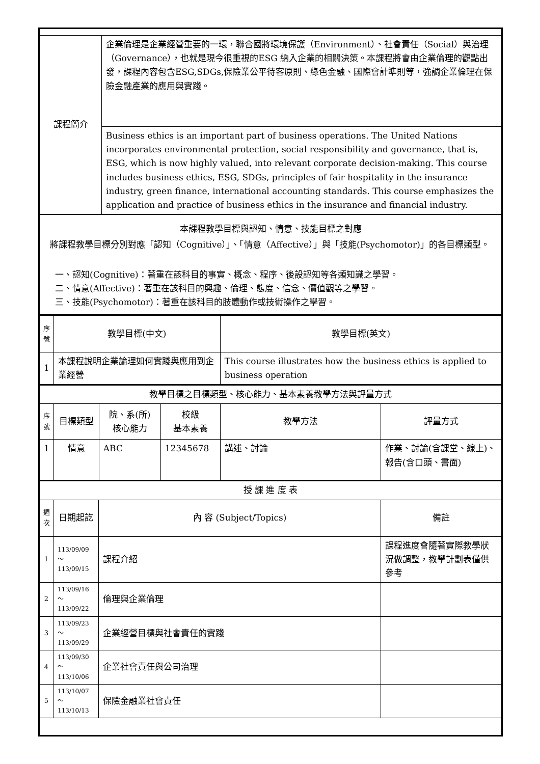| 課程簡介 | 企業倫理是企業經營重要的一環，聯合國將環境保護（Environment）、社會責任（Social）與治理（Governance），也就是現今很重視的ESG 納入企業的相關決策。本課程將會由企業倫理的觀點出發，課程內容包含ESG,SDGs,保險業公平待客原則、綠色金融、國際會計準則等，強調企業倫理在保險金融產業的應用與實踐。 |
| | Business ethics is an important part of business operations. The United Nations incorporates environmental protection, social responsibility and governance, that is, ESG, which is now highly valued, into relevant corporate decision-making. This course includes business ethics, ESG, SDGs, principles of fair hospitality in the insurance industry, green finance, international accounting standards. This course emphasizes the application and practice of business ethics in the insurance and financial industry. |
| 本課程教學目標與認知、情意、技能目標之對應 將課程教學目標分別對應「認知（Cognitive）」、「情意（Affective）」與「技能(Psychomotor)」的各目標類型。 一、認知(Cognitive)：著重在該科目的事實、概念、程序、後設認知等各類知識之學習。 二、情意(Affective)：著重在該科目的興趣、倫理、態度、信念、價值觀等之學習。 三、技能(Psychomotor)：著重在該科目的肢體動作或技術操作之學習。 | |
| 序號 | 教學目標(中文) | 教學目標(英文) |
| --- | --- | --- |
| 1 | 本課程說明企業論理如何實踐與應用到企業經營 | This course illustrates how the business ethics is applied to business operation |
| 教學目標之目標類型、核心能力、基本素養教學方法與評量方式 | | | | | |
| 序號 | 目標類型 | 院、系(所) 核心能力 | 校級 基本素養 | 教學方法 | 評量方式 |
| 1 | 情意 | ABC | 12345678 | 講述、討論 | 作業、討論(含課堂、線上)、報告(含口頭、書面) |
| 授 課 進 度 表 | | | |
| 週次 | 日期起訖 | 內 容 (Subject/Topics) | 備註 |
| 1 | 113/09/09～ 113/09/15 | 課程介紹 | 課程進度會隨著實際教學狀況做調整，教學計劃表僅供參考 |
| 2 | 113/09/16～ 113/09/22 | 倫理與企業倫理 | |
| 3 | 113/09/23～ 113/09/29 | 企業經營目標與社會責任的實踐 | |
| 4 | 113/09/30～ 113/10/06 | 企業社會責任與公司治理 | |
| 5 | 113/10/07～ 113/10/13 | 保險金融業社會責任 | |